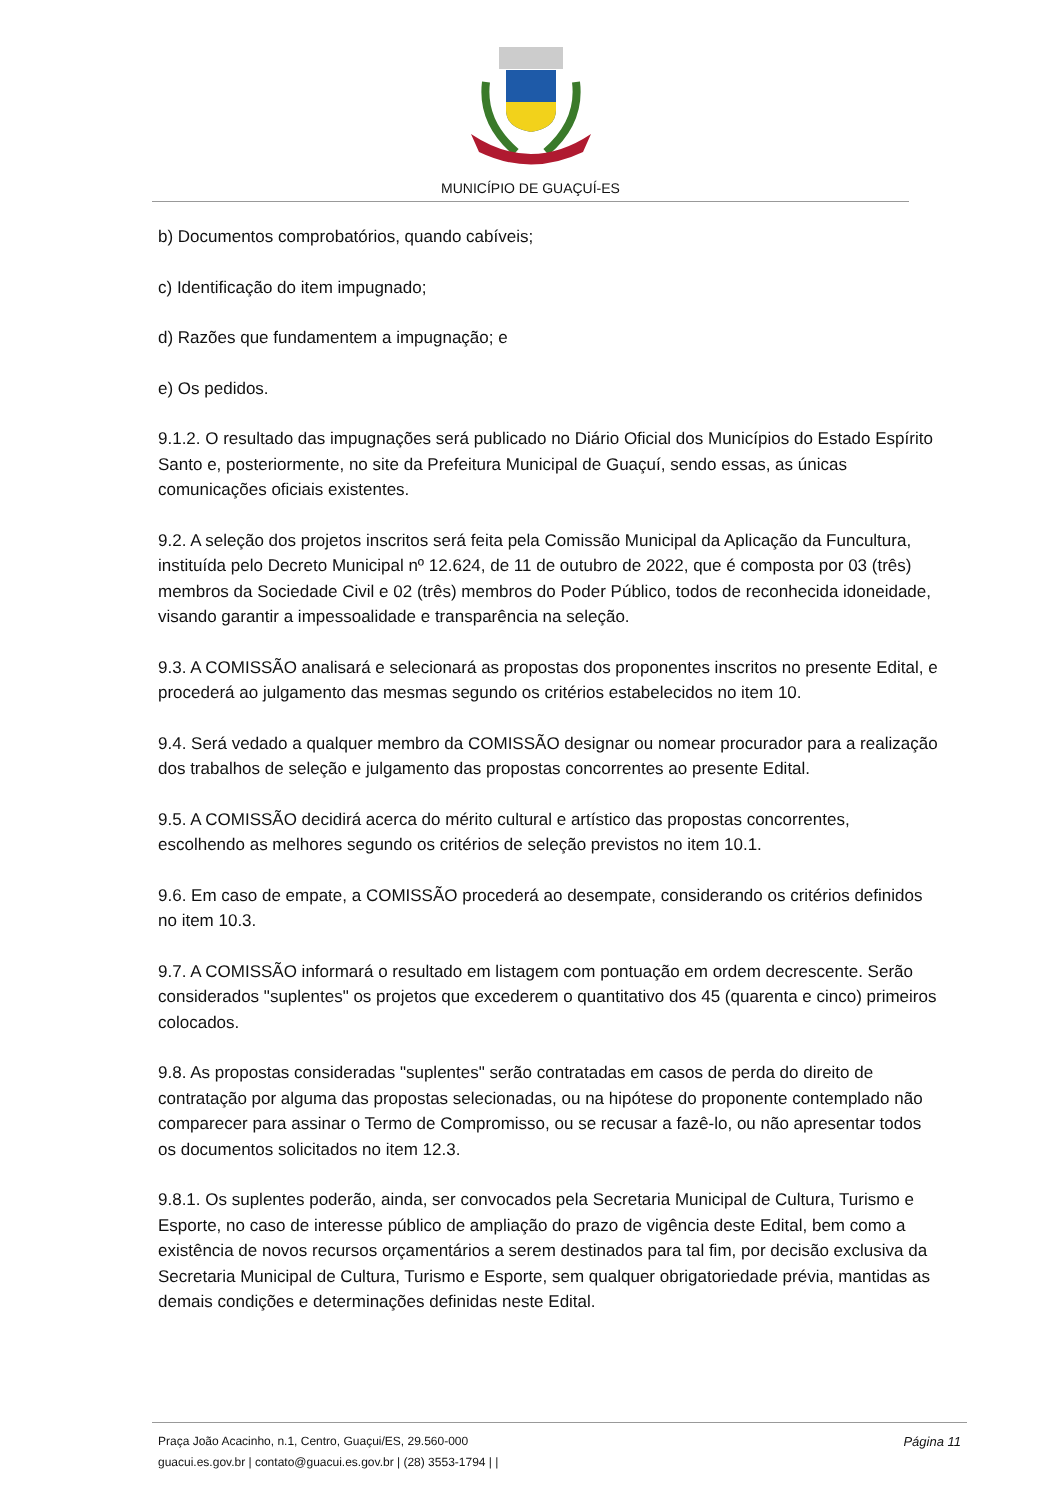MUNICÍPIO DE GUAÇUÍ-ES
b) Documentos comprobatórios, quando cabíveis;
c) Identificação do item impugnado;
d) Razões que fundamentem a impugnação; e
e) Os pedidos.
9.1.2. O resultado das impugnações será publicado no Diário Oficial dos Municípios do Estado Espírito Santo e, posteriormente, no site da Prefeitura Municipal de Guaçuí, sendo essas, as únicas comunicações oficiais existentes.
9.2. A seleção dos projetos inscritos será feita pela Comissão Municipal da Aplicação da Funcultura, instituída pelo Decreto Municipal nº 12.624, de 11 de outubro de 2022, que é composta por 03 (três) membros da Sociedade Civil e 02 (três) membros do Poder Público, todos de reconhecida idoneidade, visando garantir a impessoalidade e transparência na seleção.
9.3. A COMISSÃO analisará e selecionará as propostas dos proponentes inscritos no presente Edital, e procederá ao julgamento das mesmas segundo os critérios estabelecidos no item 10.
9.4. Será vedado a qualquer membro da COMISSÃO designar ou nomear procurador para a realização dos trabalhos de seleção e julgamento das propostas concorrentes ao presente Edital.
9.5. A COMISSÃO decidirá acerca do mérito cultural e artístico das propostas concorrentes, escolhendo as melhores segundo os critérios de seleção previstos no item 10.1.
9.6. Em caso de empate, a COMISSÃO procederá ao desempate, considerando os critérios definidos no item 10.3.
9.7. A COMISSÃO informará o resultado em listagem com pontuação em ordem decrescente. Serão considerados "suplentes" os projetos que excederem o quantitativo dos 45 (quarenta e cinco) primeiros colocados.
9.8. As propostas consideradas "suplentes" serão contratadas em casos de perda do direito de contratação por alguma das propostas selecionadas, ou na hipótese do proponente contemplado não comparecer para assinar o Termo de Compromisso, ou se recusar a fazê-lo, ou não apresentar todos os documentos solicitados no item 12.3.
9.8.1. Os suplentes poderão, ainda, ser convocados pela Secretaria Municipal de Cultura, Turismo e Esporte, no caso de interesse público de ampliação do prazo de vigência deste Edital, bem como a existência de novos recursos orçamentários a serem destinados para tal fim, por decisão exclusiva da Secretaria Municipal de Cultura, Turismo e Esporte, sem qualquer obrigatoriedade prévia, mantidas as demais condições e determinações definidas neste Edital.
Página 11
Praça João Acacinho, n.1, Centro, Guaçui/ES, 29.560-000
guacui.es.gov.br | contato@guacui.es.gov.br | (28) 3553-1794 | |